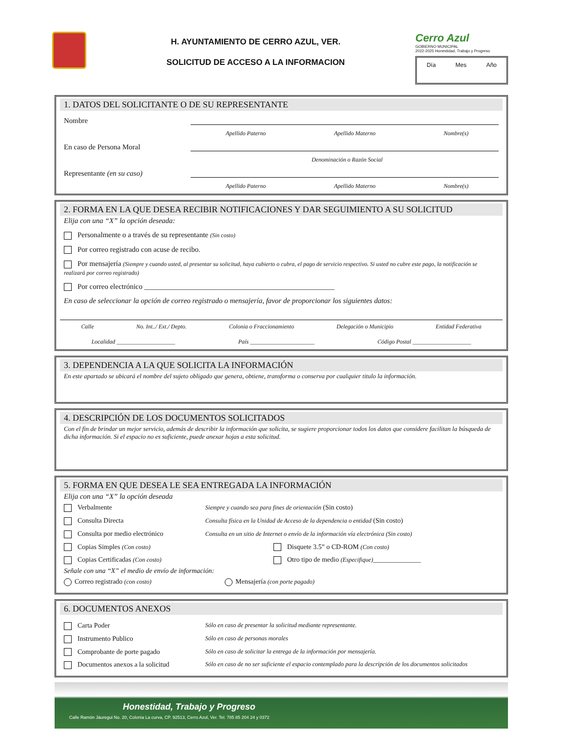H. AYUNTAMIENTO DE CERRO AZUL, VER.
SOLICITUD DE ACCESO A LA INFORMACION
Cerro Azul
GOBIERNO MUNICIPAL
2022-2025 Honestidad, Trabajo y Progreso
Día Mes Año
1. DATOS DEL SOLICITANTE O DE SU REPRESENTANTE
Nombre
Apellido Paterno Apellido Materno Nombre(s)
En caso de Persona Moral
Denominación o Razón Social
Representante (en su caso)
Apellido Paterno Apellido Materno Nombre(s)
2. FORMA EN LA QUE DESEA RECIBIR NOTIFICACIONES Y DAR SEGUIMIENTO A SU SOLICITUD
Elija con una “X” la opción deseada:
Personalmente o a través de su representante (Sin costo)
Por correo registrado con acuse de recibo.
Por mensajería (Siempre y cuando usted, al presentar su solicitud, haya cubierto o cubra, el pago de servicio respectivo. Si usted no cubre este pago, la notificación se realizará por correo registrado)
Por correo electrónico ____________________________________________________
En caso de seleccionar la opción de correo registrado o mensajería, favor de proporcionar los siguientes datos:
Calle No. Int../ Ext./ Depto. Colonia o Fraccionamiento Delegación o Municipio Entidad Federativa
Localidad ____________________ País ______________________ Código Postal ____________________
3. DEPENDENCIA A LA QUE SOLICITA LA INFORMACIÓN
En este apartado se ubicará el nombre del sujeto obligado que genera, obtiene, transforma o conserva por cualquier titulo la información.
4. DESCRIPCIÓN DE LOS DOCUMENTOS SOLICITADOS
Con el fin de brindar un mejor servicio, además de describir la información que solicita, se sugiere proporcionar todos los datos que considere facilitan la búsqueda de dicha información. Si el espacio no es suficiente, puede anexar hojas a esta solicitud.
5. FORMA EN QUE DESEA LE SEA ENTREGADA LA INFORMACIÓN
Elija con una “X” la opción deseada
Verbalmente Siempre y cuando sea para fines de orientación (Sin costo) Consulta Directa Consulta física en la Unidad de Acceso de la dependencia o entidad (Sin costo) Consulta por medio electrónico Consulta en un sitio de Internet o envío de la información vía electrónica (Sin costo) Copias Simples (Con costo) Disquete 3.5” o CD-ROM (Con costo) Copias Certificadas (Con costo) Otro tipo de medio (Especifique)______________
Señale con una “X” el medio de envío de información:
Correo registrado (con costo) Mensajería (con porte pagado)
6. DOCUMENTOS ANEXOS
Carta Poder Sólo en caso de presentar la solicitud mediante representante. Instrumento Publico Sólo en caso de personas morales Comprobante de porte pagado Sólo en caso de solicitar la entrega de la información por mensajería. Documentos anexos a la solicitud Sólo en caso de no ser suficiente el espacio contemplado para la descripción de los documentos solicitados
Honestidad, Trabajo y Progreso
Calle Ramón Jáuregui No. 20, Colonia La curva, CP. 92513, Cerro Azul, Ver. Tel. 785 85 204 24 y 0372